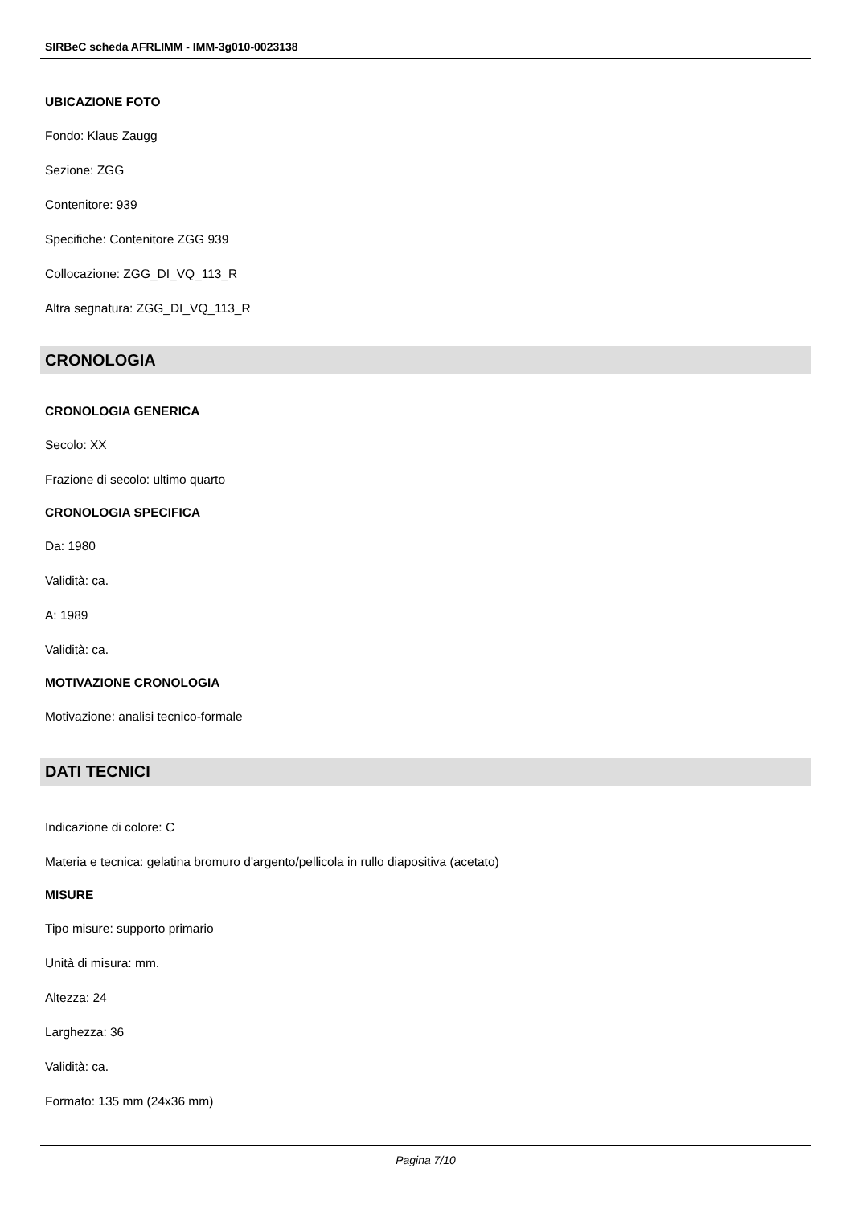SIRBeC scheda AFRLIMM - IMM-3g010-0023138
UBICAZIONE FOTO
Fondo: Klaus Zaugg
Sezione: ZGG
Contenitore: 939
Specifiche: Contenitore ZGG 939
Collocazione: ZGG_DI_VQ_113_R
Altra segnatura: ZGG_DI_VQ_113_R
CRONOLOGIA
CRONOLOGIA GENERICA
Secolo: XX
Frazione di secolo: ultimo quarto
CRONOLOGIA SPECIFICA
Da: 1980
Validità: ca.
A: 1989
Validità: ca.
MOTIVAZIONE CRONOLOGIA
Motivazione: analisi tecnico-formale
DATI TECNICI
Indicazione di colore: C
Materia e tecnica: gelatina bromuro d'argento/pellicola in rullo diapositiva (acetato)
MISURE
Tipo misure: supporto primario
Unità di misura: mm.
Altezza: 24
Larghezza: 36
Validità: ca.
Formato: 135 mm (24x36 mm)
Pagina 7/10